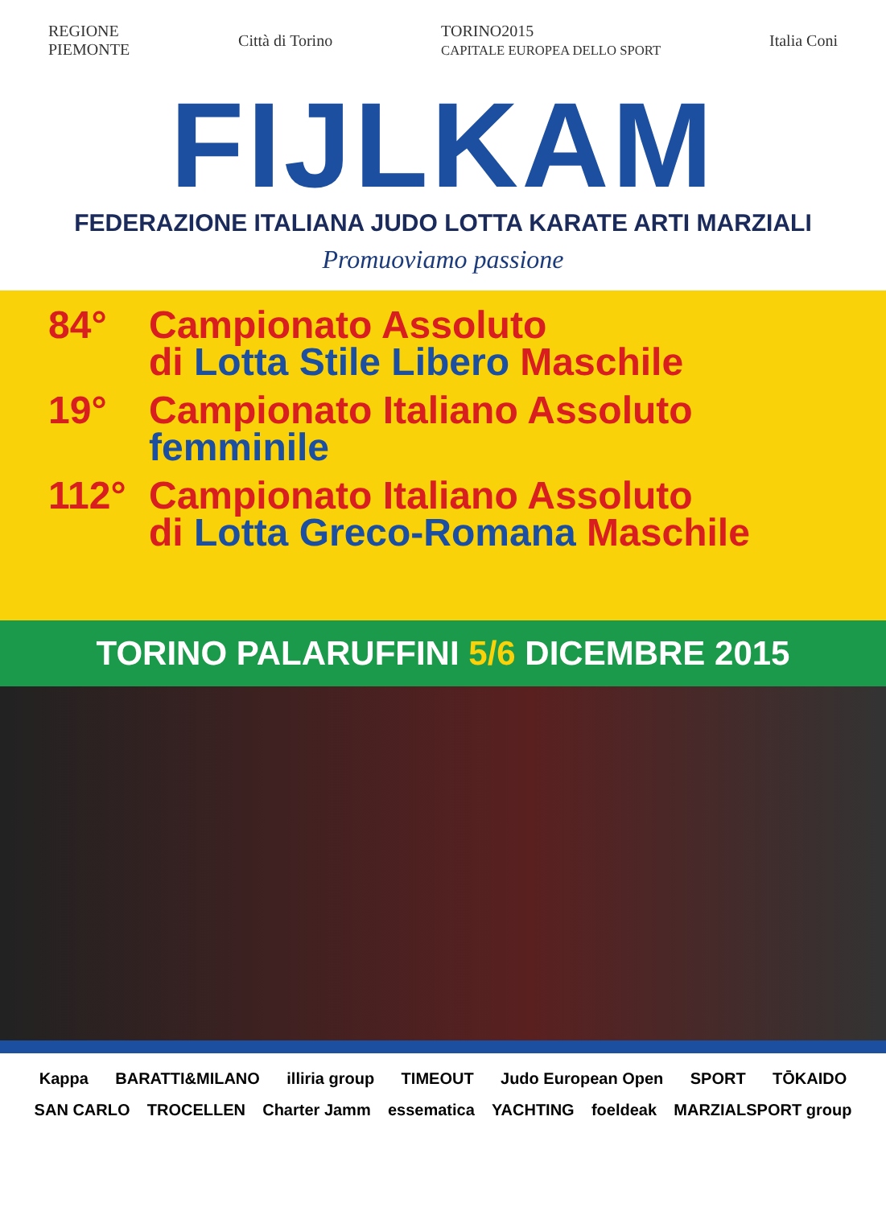REGIONE
PIEMONTE
Città di Torino
TORINO2015
CAPITALE EUROPEA DELLO SPORT
Italia Coni
FIJLKAM
FEDERAZIONE ITALIANA JUDO LOTTA KARATE ARTI MARZIALI
Promuoviamo passione
84° Campionato Assoluto
di Lotta Stile Libero Maschile
19° Campionato Italiano Assoluto
femminile
112° Campionato Italiano Assoluto
di Lotta Greco-Romana Maschile
TORINO PALARUFFINI 5/6 DICEMBRE 2015
Kappa BARATTI&MILANO illiria group TIMEOUT Judo European Open SPORT TŌKAIDO SAN CARLO TROCELLEN Charter Jamm essematica YACHTING foeldeak MARZIALSPORT group